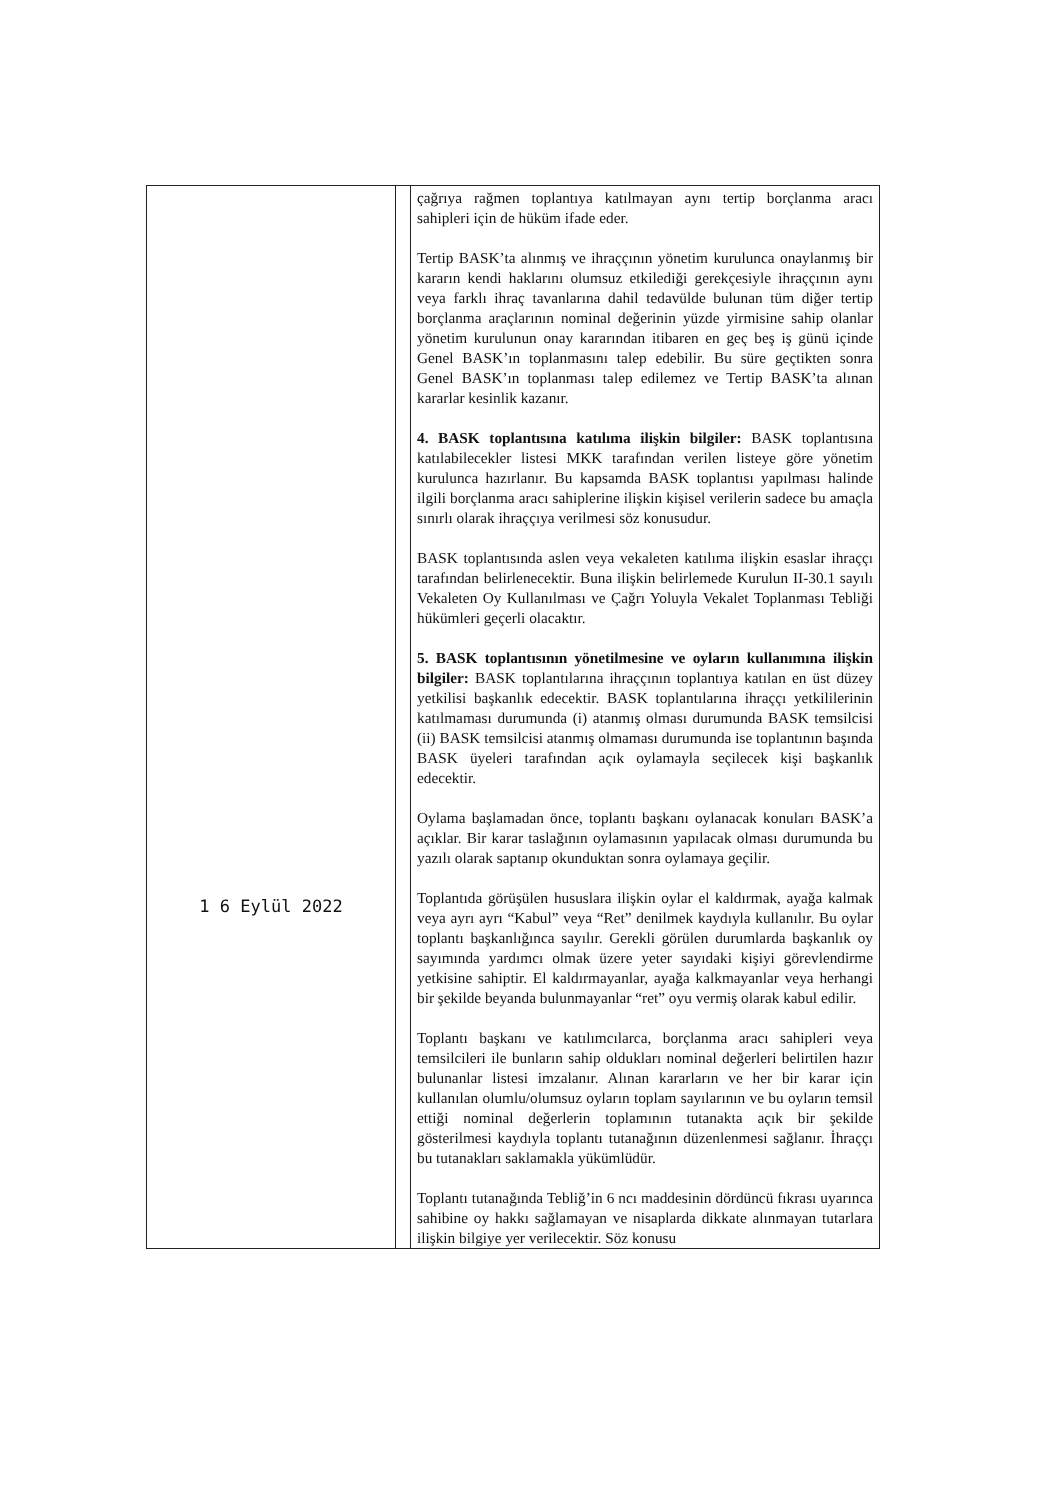| 1 6 Eylül 2022 | | çağrıya rağmen toplantıya katılmayan aynı tertip borçlanma aracı sahipleri için de hüküm ifade eder. Tertip BASK’ta alınmış ve ihraççının yönetim kurulunca onaylanmış bir kararın kendi haklarını olumsuz etkilediği gerekçesiyle ihraççının aynı veya farklı ihraç tavanlarına dahil tedavülde bulunan tüm diğer tertip borçlanma araçlarının nominal değerinin yüzde yirmisine sahip olanlar yönetim kurulunun onay kararından itibaren en geç beş iş günü içinde Genel BASK’ın toplanmasını talep edebilir. Bu süre geçtikten sonra Genel BASK’ın toplanması talep edilemez ve Tertip BASK’ta alınan kararlar kesinlik kazanır. 4. BASK toplantısına katılıma ilişkin bilgiler: BASK toplantısına katılabilecekler listesi MKK tarafından verilen listeye göre yönetim kurulunca hazırlanır. Bu kapsamda BASK toplantısı yapılması halinde ilgili borçlanma aracı sahiplerine ilişkin kişisel verilerin sadece bu amaçla sınırlı olarak ihraççıya verilmesi söz konusudur. BASK toplantısında aslen veya vekaleten katılıma ilişkin esaslar ihraççı tarafından belirlenecektir. Buna ilişkin belirlemede Kurulun II-30.1 sayılı Vekaleten Oy Kullanılması ve Çağrı Yoluyla Vekalet Toplanması Tebliği hükümleri geçerli olacaktır. 5. BASK toplantısının yönetilmesine ve oyların kullanımına ilişkin bilgiler: BASK toplantılarına ihraççının toplantıya katılan en üst düzey yetkilisi başkanlık edecektir. BASK toplantılarına ihraççı yetkililerinin katılmaması durumunda (i) atanmış olması durumunda BASK temsilcisi (ii) BASK temsilcisi atanmış olmaması durumunda ise toplantının başında BASK üyeleri tarafından açık oylamayla seçilecek kişi başkanlık edecektir. Oylama başlamadan önce, toplantı başkanı oylanacak konuları BASK’a açıklar. Bir karar taslağının oylamasının yapılacak olması durumunda bu yazılı olarak saptanıp okunduktan sonra oylamaya geçilir. Toplantıda görüşülen hususlara ilişkin oylar el kaldırmak, ayağa kalmak veya ayrı ayrı “Kabul” veya “Ret” denilmek kaydıyla kullanılır. Bu oylar toplantı başkanlığınca sayılır. Gerekli görülen durumlarda başkanlık oy sayımında yardımcı olmak üzere yeter sayıdaki kişiyi görevlendirme yetkisine sahiptir. El kaldırmayanlar, ayağa kalkmayanlar veya herhangi bir şekilde beyanda bulunmayanlar “ret” oyu vermiş olarak kabul edilir. Toplantı başkanı ve katılımcılarca, borçlanma aracı sahipleri veya temsilcileri ile bunların sahip oldukları nominal değerleri belirtilen hazır bulunanlar listesi imzalanır. Alınan kararların ve her bir karar için kullanılan olumlu/olumsuz oyların toplam sayılarının ve bu oyların temsil ettiği nominal değerlerin toplamının tutanakta açık bir şekilde gösterilmesi kaydıyla toplantı tutanağının düzenlenmesi sağlanır. İhraççı bu tutanakları saklamakla yükümlüdür. Toplantı tutanağında Tebliğ’in 6 ncı maddesinin dördüncü fıkrası uyarınca sahibine oy hakkı sağlamayan ve nisaplarda dikkate alınmayan tutarlara ilişkin bilgiye yer verilecektir. Söz konusu |